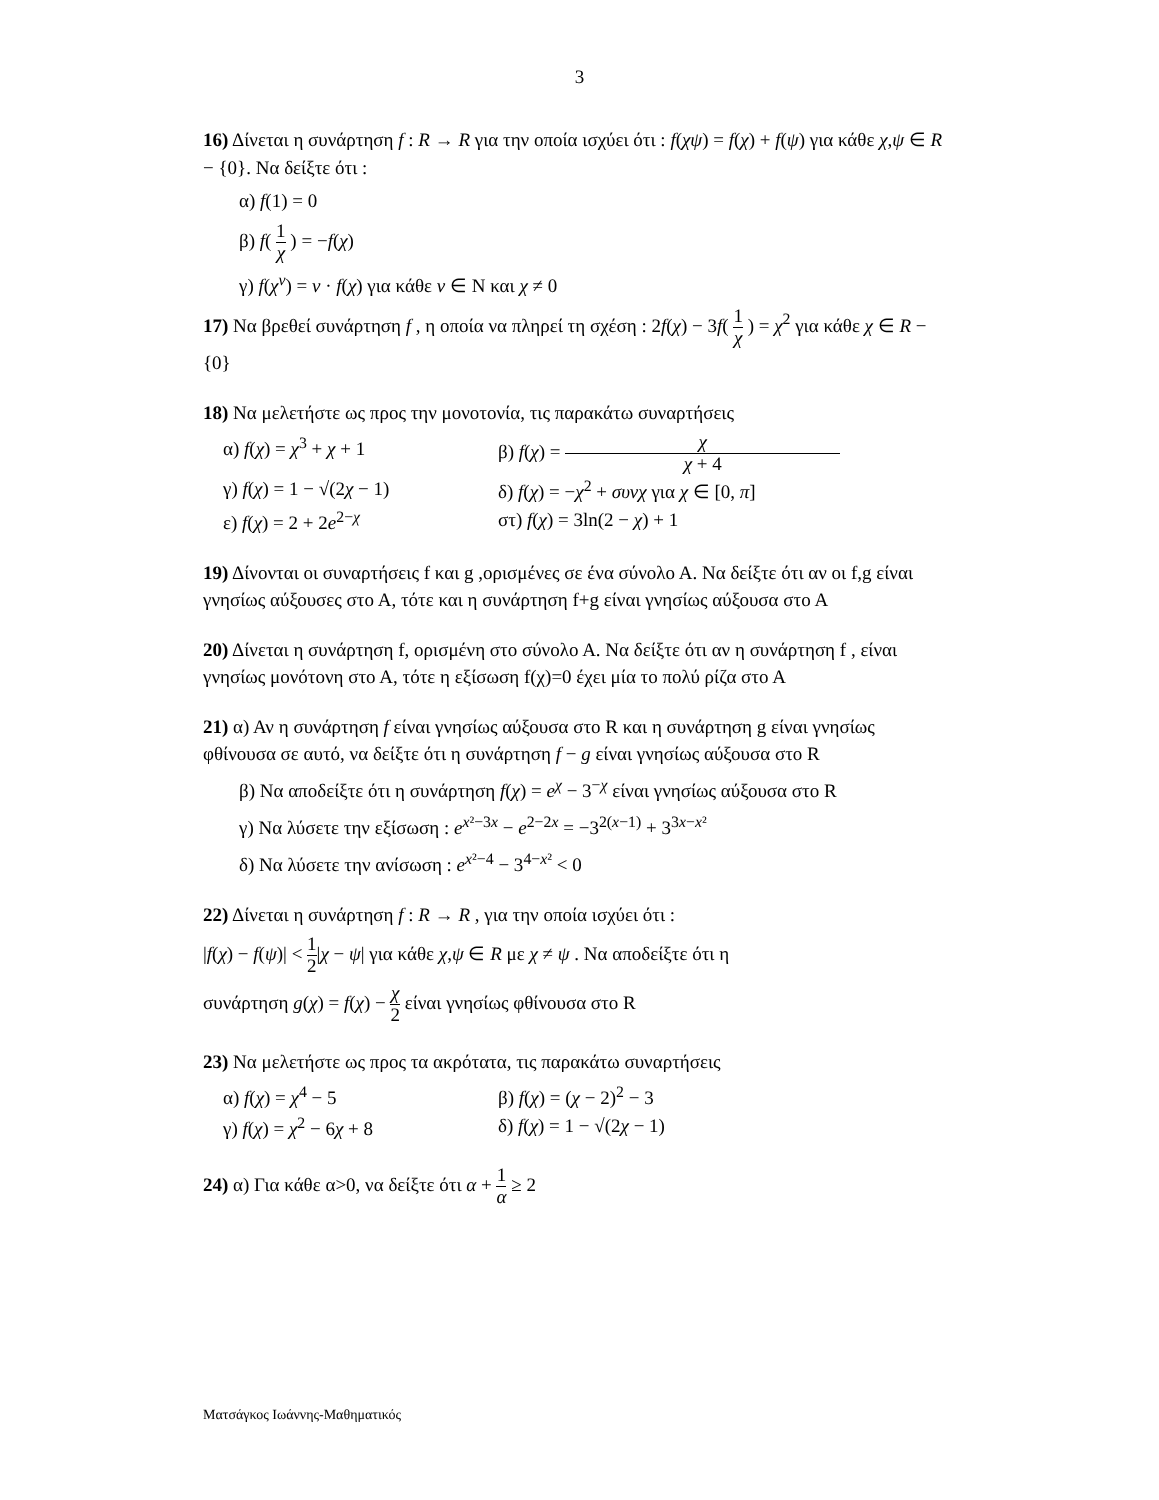3
16) Δίνεται η συνάρτηση f : R → R για την οποία ισχύει ότι : f(χψ) = f(χ) + f(ψ) για κάθε χ,ψ ∈ R − {0}. Να δείξτε ότι :
α) f(1) = 0
β) f( 1 χ ) = −f(χ)
γ) f(χ<sup>ν</sup>) = ν · f(χ) για κάθε ν ∈ N και χ ≠ 0
17) Να βρεθεί συνάρτηση f , η οποία να πληρεί τη σχέση : 2f(χ) − 3f( 1 χ ) = χ<sup>2</sup> για κάθε χ ∈ R − {0}
18) Να μελετήστε ως προς την μονοτονία, τις παρακάτω συναρτήσεις
α) f(χ) = χ<sup>3</sup> + χ + 1 β) f(χ) = χ χ + 4
γ) f(χ) = 1 − √(2χ − 1) δ) f(χ) = −χ<sup>2</sup> + συνχ για χ ∈ [0, π]
ε) f(χ) = 2 + 2e<sup>2−χ</sup> στ) f(χ) = 3ln(2 − χ) + 1
19) Δίνονται οι συναρτήσεις f και g ,ορισμένες σε ένα σύνολο Α. Να δείξτε ότι αν οι f,g είναι γνησίως αύξουσες στο Α, τότε και η συνάρτηση f+g είναι γνησίως αύξουσα στο Α
20) Δίνεται η συνάρτηση f, ορισμένη στο σύνολο Α. Να δείξτε ότι αν η συνάρτηση f , είναι γνησίως μονότονη στο Α, τότε η εξίσωση f(χ)=0 έχει μία το πολύ ρίζα στο Α
21) α) Αν η συνάρτηση f είναι γνησίως αύξουσα στο R και η συνάρτηση g είναι γνησίως φθίνουσα σε αυτό, να δείξτε ότι η συνάρτηση f − g είναι γνησίως αύξουσα στο R
β) Να αποδείξτε ότι η συνάρτηση f(χ) = e<sup>χ</sup> − 3<sup>−χ</sup> είναι γνησίως αύξουσα στο R
γ) Να λύσετε την εξίσωση : e<sup>x²−3x</sup> − e<sup>2−2x</sup> = −3<sup>2(x−1)</sup> + 3<sup>3x−x²</sup>
δ) Να λύσετε την ανίσωση : e<sup>x²−4</sup> − 3<sup>4−x²</sup> < 0
22) Δίνεται η συνάρτηση f : R → R , για την οποία ισχύει ότι :
|f(χ) − f(ψ)| < 1 2|χ − ψ| για κάθε χ,ψ ∈ R με χ ≠ ψ . Να αποδείξτε ότι η
συνάρτηση g(χ) = f(χ) − χ 2 είναι γνησίως φθίνουσα στο R
23) Να μελετήστε ως προς τα ακρότατα, τις παρακάτω συναρτήσεις
α) f(χ) = χ<sup>4</sup> − 5 β) f(χ) = (χ − 2)<sup>2</sup> − 3
γ) f(χ) = χ<sup>2</sup> − 6χ + 8 δ) f(χ) = 1 − √(2χ − 1)
24) α) Για κάθε α>0, να δείξτε ότι α + 1 α ≥ 2
Ματσάγκος Ιωάννης-Μαθηματικός